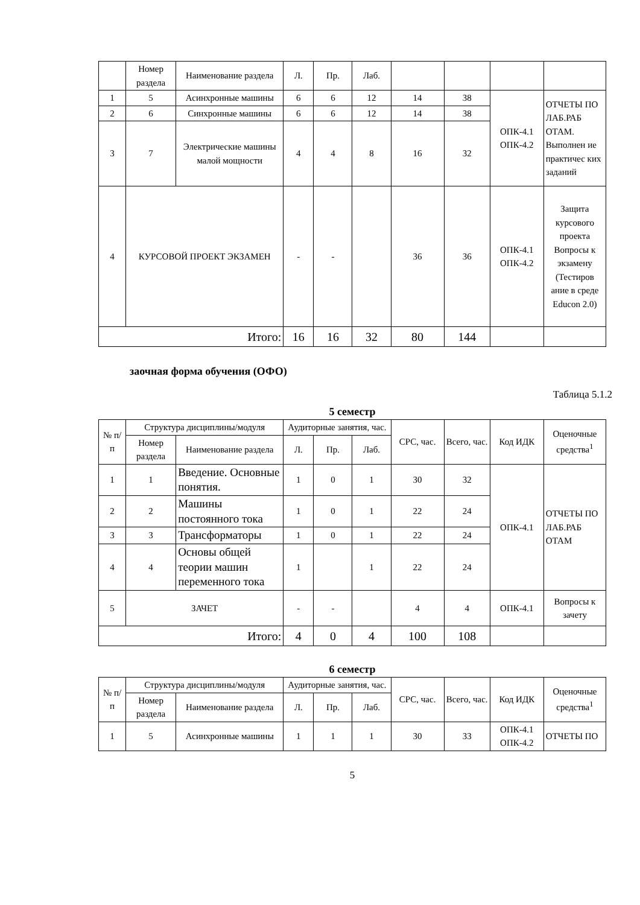| | Номер раздела | Наименование раздела | Л. | Пр. | Лаб. | | | | |
| 1 | 5 | Асинхронные машины | 6 | 6 | 12 | 14 | 38 | ОПК-4.1 ОПК-4.2 | ОТЧЕТЫ ПО ЛАБ.РАБ ОТАМ. Выполнен ие практичес ких заданий |
| 2 | 6 | Синхронные машины | 6 | 6 | 12 | 14 | 38 | | |
| 3 | 7 | Электрические машины малой мощности | 4 | 4 | 8 | 16 | 32 | | |
| 4 | КУРСОВОЙ ПРОЕКТ ЭКЗАМЕН | | - | - | | 36 | 36 | ОПК-4.1 ОПК-4.2 | Защита курсового проекта Вопросы к экзамену (Тестиров ание в среде Educon 2.0) |
| Итого: | | | 16 | 16 | 32 | 80 | 144 | | |
заочная форма обучения (ОФО)
Таблица 5.1.2
5 семестр
| № п/п | Структура дисциплины/модуля | | Аудиторные занятия, час. | | | СРС, час. | Всего, час. | Код ИДК | Оценочные средства<sup>1</sup> |
| --- | --- | --- | --- | --- | --- | --- | --- | --- | --- |
| | Номер раздела | Наименование раздела | Л. | Пр. | Лаб. | | | | |
| 1 | 1 | Введение. Основные понятия. | 1 | 0 | 1 | 30 | 32 | ОПК-4.1 | ОТЧЕТЫ ПО ЛАБ.РАБ ОТАМ |
| 2 | 2 | Машины постоянного тока | 1 | 0 | 1 | 22 | 24 | | |
| 3 | 3 | Трансформаторы | 1 | 0 | 1 | 22 | 24 | | |
| 4 | 4 | Основы общей теории машин переменного тока | 1 | | 1 | 22 | 24 | | |
| 5 | ЗАЧЕТ | | - | - | | 4 | 4 | ОПК-4.1 | Вопросы к зачету |
| Итого: | | | 4 | 0 | 4 | 100 | 108 | | |
6 семестр
| № п/п | Структура дисциплины/модуля | | Аудиторные занятия, час. | | | СРС, час. | Всего, час. | Код ИДК | Оценочные средства<sup>1</sup> |
| --- | --- | --- | --- | --- | --- | --- | --- | --- | --- |
| | Номер раздела | Наименование раздела | Л. | Пр. | Лаб. | | | | |
| 1 | 5 | Асинхронные машины | 1 | 1 | 1 | 30 | 33 | ОПК-4.1 ОПК-4.2 | ОТЧЕТЫ ПО |
5